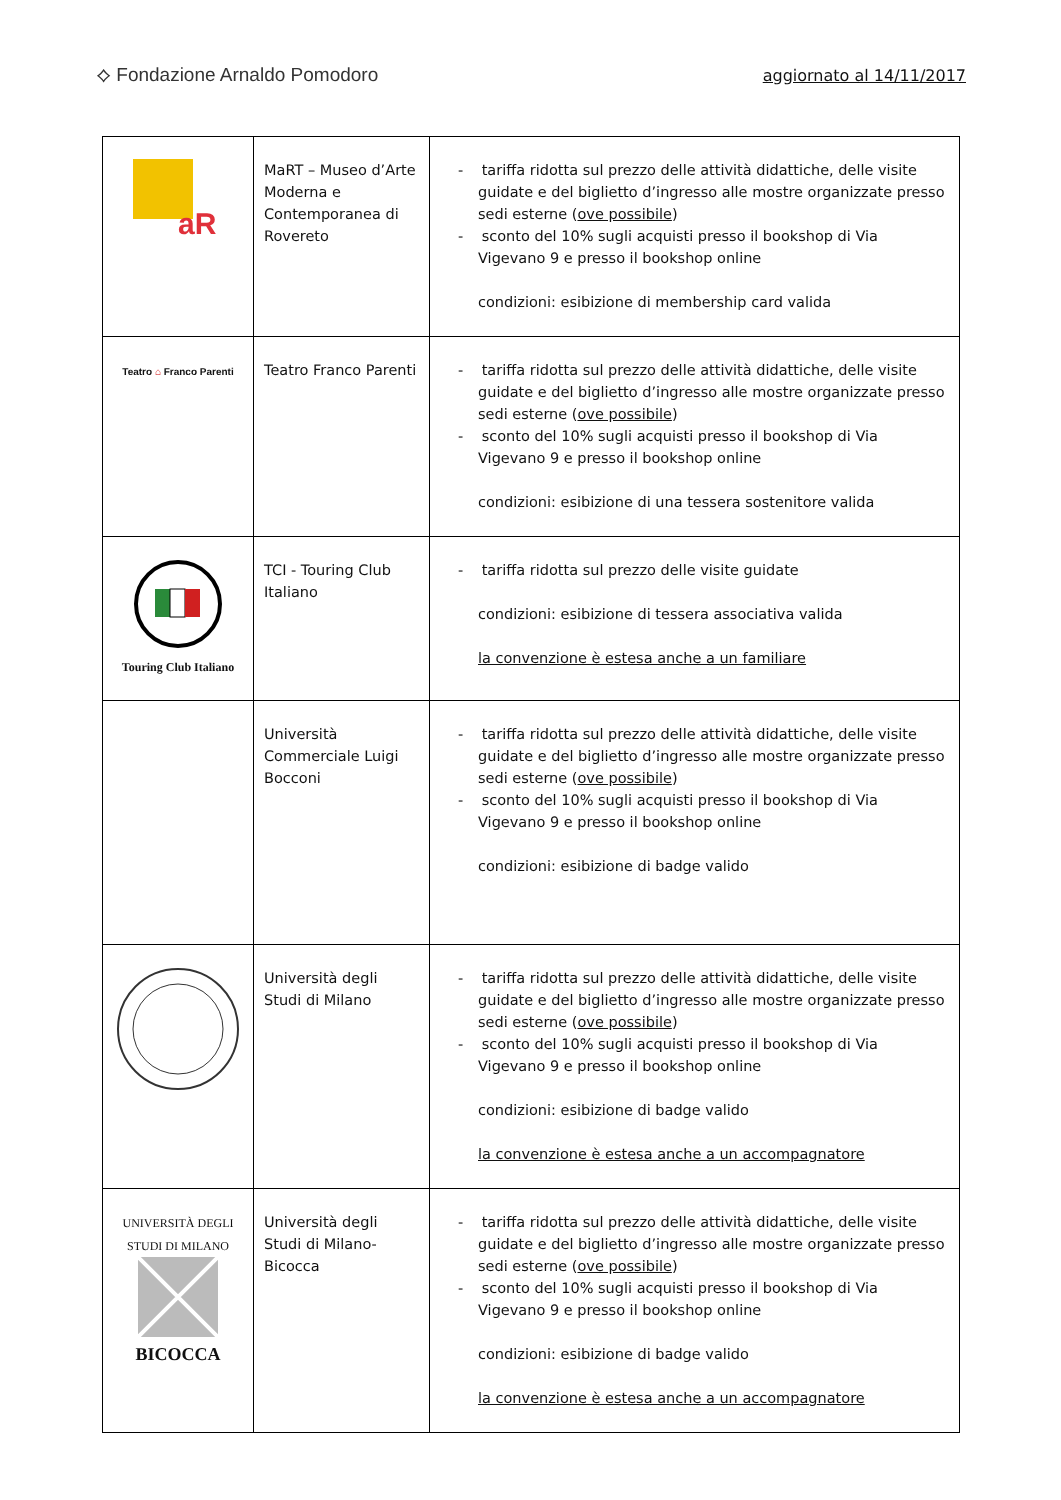⟡ Fondazione Arnaldo Pomodoro
aggiornato al 14/11/2017
| aR | MaRT – Museo d’Arte Moderna e Contemporanea di Rovereto | - tariffa ridotta sul prezzo delle attività didattiche, delle visite guidate e del biglietto d’ingresso alle mostre organizzate presso sedi esterne ( ove possibile ) - sconto del 10% sugli acquisti presso il bookshop di Via Vigevano 9 e presso il bookshop online condizioni: esibizione di membership card valida |
| Teatro ⌂ Franco Parenti | Teatro Franco Parenti | - tariffa ridotta sul prezzo delle attività didattiche, delle visite guidate e del biglietto d’ingresso alle mostre organizzate presso sedi esterne ( ove possibile ) - sconto del 10% sugli acquisti presso il bookshop di Via Vigevano 9 e presso il bookshop online condizioni: esibizione di una tessera sostenitore valida |
| Touring Club Italiano | TCI - Touring Club Italiano | - tariffa ridotta sul prezzo delle visite guidate condizioni: esibizione di tessera associativa valida la convenzione è estesa anche a un familiare |
| | Università Commerciale Luigi Bocconi | - tariffa ridotta sul prezzo delle attività didattiche, delle visite guidate e del biglietto d’ingresso alle mostre organizzate presso sedi esterne ( ove possibile ) - sconto del 10% sugli acquisti presso il bookshop di Via Vigevano 9 e presso il bookshop online condizioni: esibizione di badge valido |
| | Università degli Studi di Milano | - tariffa ridotta sul prezzo delle attività didattiche, delle visite guidate e del biglietto d’ingresso alle mostre organizzate presso sedi esterne ( ove possibile ) - sconto del 10% sugli acquisti presso il bookshop di Via Vigevano 9 e presso il bookshop online condizioni: esibizione di badge valido la convenzione è estesa anche a un accompagnatore |
| UNIVERSITÀ DEGLI STUDI DI MILANO BICOCCA | Università degli Studi di Milano-Bicocca | - tariffa ridotta sul prezzo delle attività didattiche, delle visite guidate e del biglietto d’ingresso alle mostre organizzate presso sedi esterne ( ove possibile ) - sconto del 10% sugli acquisti presso il bookshop di Via Vigevano 9 e presso il bookshop online condizioni: esibizione di badge valido la convenzione è estesa anche a un accompagnatore |